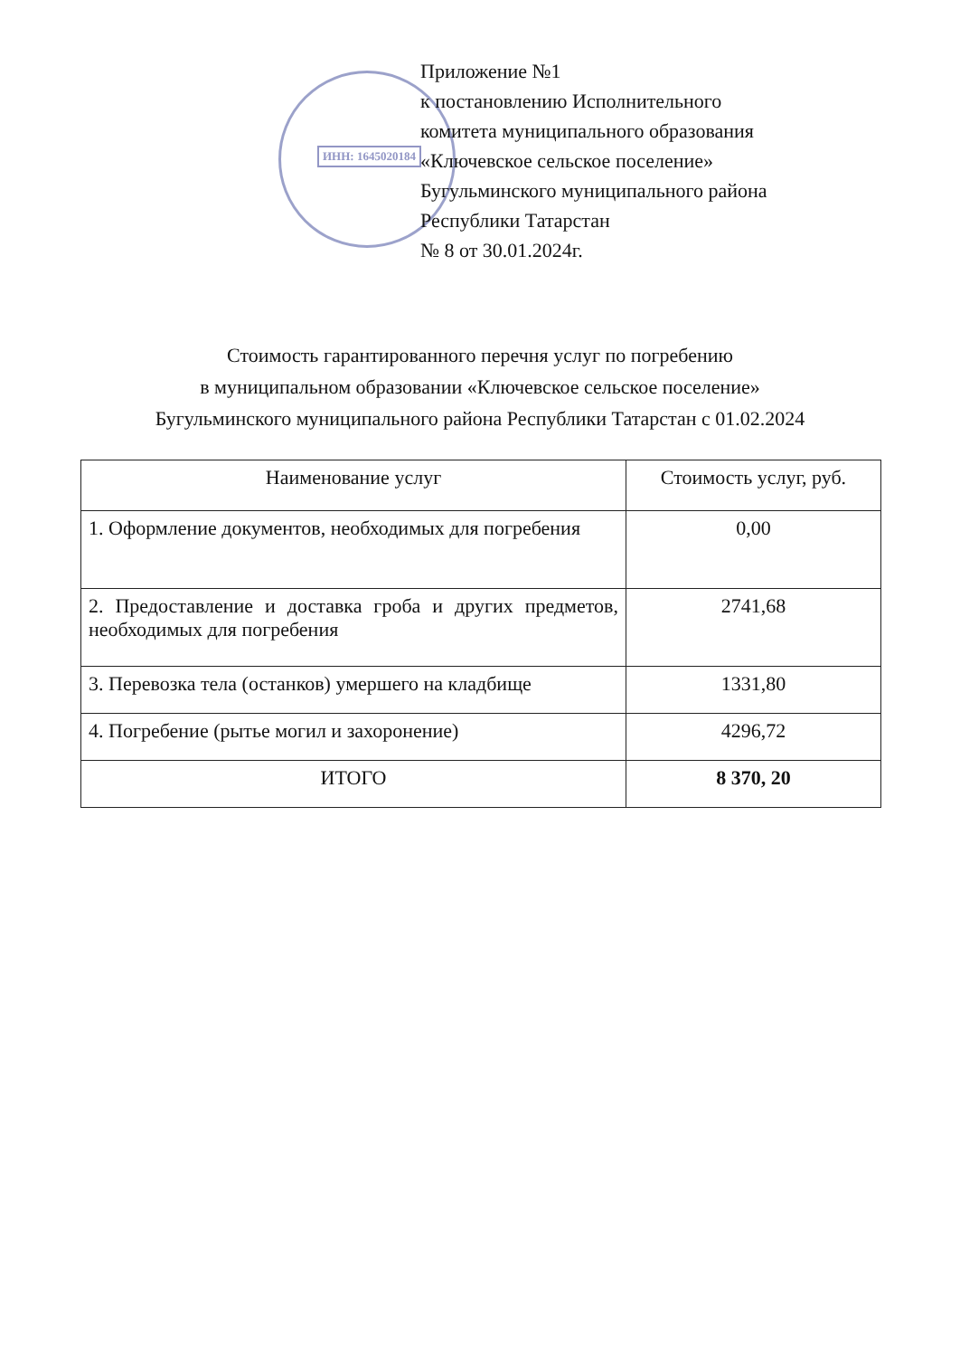ИНН: 1645020184
Приложение №1
к постановлению Исполнительного
комитета муниципального образования
«Ключевское сельское поселение»
Бугульминского муниципального района
Республики Татарстан
№ 8 от 30.01.2024г.
Стоимость гарантированного перечня услуг по погребению
в муниципальном образовании «Ключевское сельское поселение»
Бугульминского муниципального района Республики Татарстан с 01.02.2024
| Наименование услуг | Стоимость услуг, руб. |
| --- | --- |
| 1. Оформление документов, необходимых для погребения | 0,00 |
| 2. Предоставление и доставка гроба и других предметов, необходимых для погребения | 2741,68 |
| 3. Перевозка тела (останков) умершего на кладбище | 1331,80 |
| 4. Погребение (рытье могил и захоронение) | 4296,72 |
| ИТОГО | 8 370, 20 |